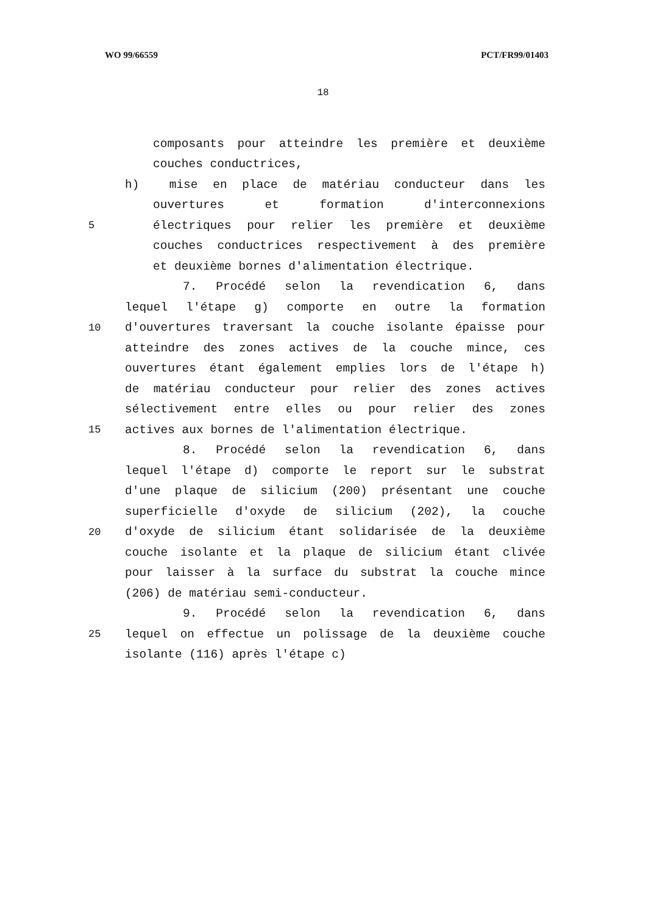WO 99/66559 PCT/FR99/01403
18
composants pour atteindre les première et deuxième
couches conductrices,
h) mise en place de matériau conducteur dans les
ouvertures et formation d'interconnexions
5 électriques pour relier les première et deuxième
couches conductrices respectivement à des première
et deuxième bornes d'alimentation électrique.
7. Procédé selon la revendication 6, dans
lequel l'étape g) comporte en outre la formation
10 d'ouvertures traversant la couche isolante épaisse pour
atteindre des zones actives de la couche mince, ces
ouvertures étant également emplies lors de l'étape h)
de matériau conducteur pour relier des zones actives
sélectivement entre elles ou pour relier des zones
15 actives aux bornes de l'alimentation électrique.
8. Procédé selon la revendication 6, dans
lequel l'étape d) comporte le report sur le substrat
d'une plaque de silicium (200) présentant une couche
superficielle d'oxyde de silicium (202), la couche
20 d'oxyde de silicium étant solidarisée de la deuxième
couche isolante et la plaque de silicium étant clivée
pour laisser à la surface du substrat la couche mince
(206) de matériau semi-conducteur.
9. Procédé selon la revendication 6, dans
25 lequel on effectue un polissage de la deuxième couche
isolante (116) après l'étape c)